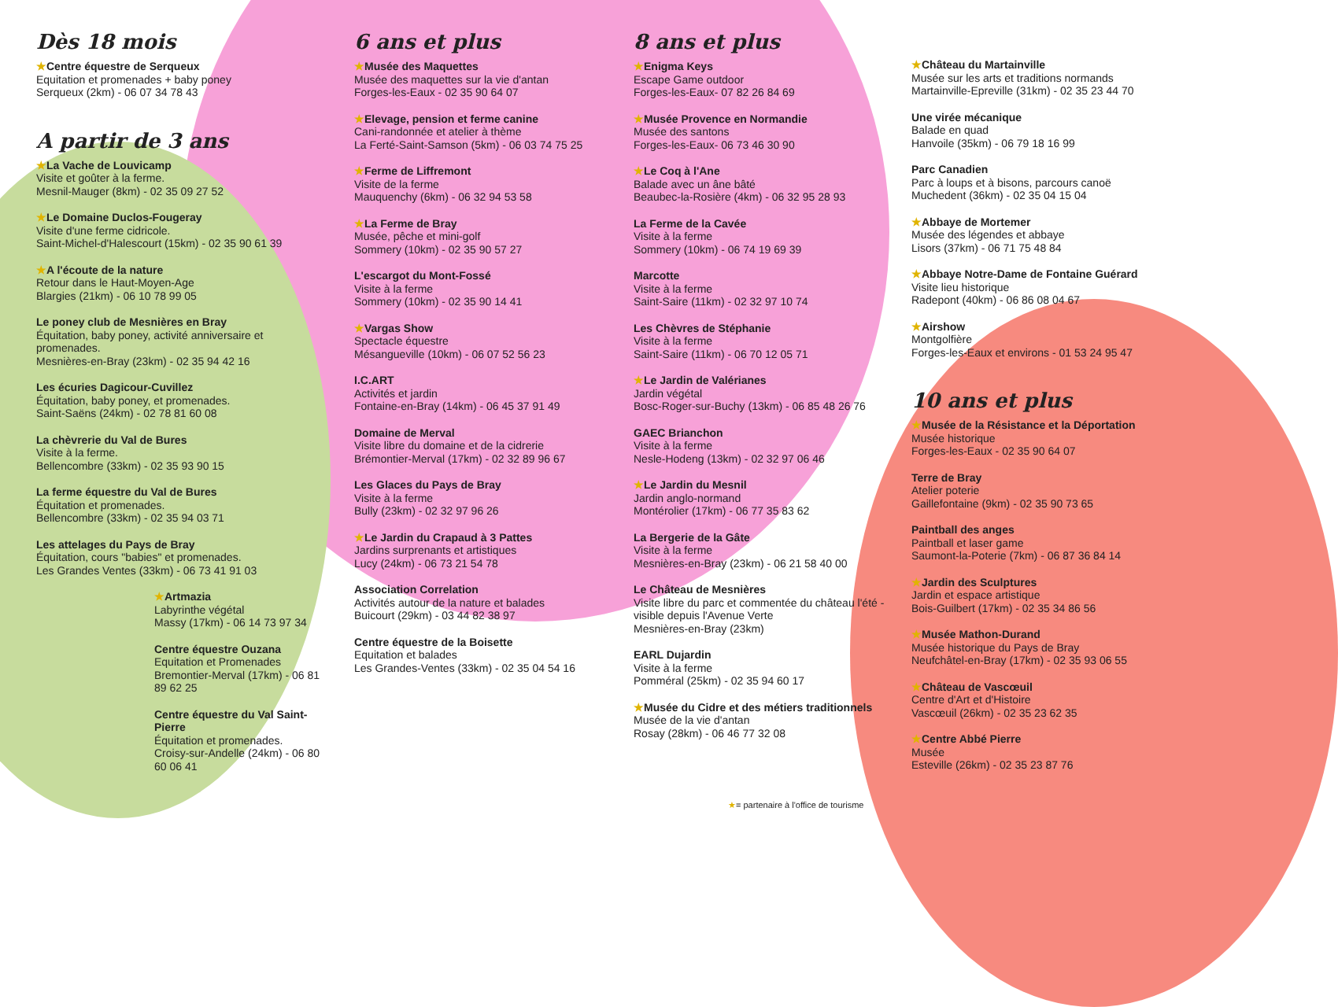Dès 18 mois
★Centre équestre de Serqueux
Equitation et promenades + baby poney
Serqueux (2km) - 06 07 34 78 43
A partir de 3 ans
★La Vache de Louvicamp
Visite et goûter à la ferme.
Mesnil-Mauger (8km) - 02 35 09 27 52
★Le Domaine Duclos-Fougeray
Visite d'une ferme cidricole.
Saint-Michel-d'Halescourt (15km) - 02 35 90 61 39
★A l'écoute de la nature
Retour dans le Haut-Moyen-Age
Blargies (21km) - 06 10 78 99 05
Le poney club de Mesnières en Bray
Équitation, baby poney, activité anniversaire et promenades.
Mesnières-en-Bray (23km) - 02 35 94 42 16
Les écuries Dagicour-Cuvillez
Équitation, baby poney, et promenades.
Saint-Saëns (24km) - 02 78 81 60 08
La chèvrerie du Val de Bures
Visite à la ferme.
Bellencombre (33km) - 02 35 93 90 15
La ferme équestre du Val de Bures
Équitation et promenades.
Bellencombre (33km) - 02 35 94 03 71
Les attelages du Pays de Bray
Équitation, cours "babies" et promenades.
Les Grandes Ventes (33km) - 06 73 41 91 03
★Artmazia
Labyrinthe végétal
Massy (17km) - 06 14 73 97 34
Centre équestre Ouzana
Equitation et Promenades
Bremontier-Merval (17km) - 06 81 89 62 25
Centre équestre du Val Saint-Pierre
Équitation et promenades.
Croisy-sur-Andelle (24km) - 06 80 60 06 41
6 ans et plus
★Musée des Maquettes
Musée des maquettes sur la vie d'antan
Forges-les-Eaux - 02 35 90 64 07
★Elevage, pension et ferme canine
Cani-randonnée et atelier à thème
La Ferté-Saint-Samson (5km) - 06 03 74 75 25
★Ferme de Liffremont
Visite de la ferme
Mauquenchy (6km) - 06 32 94 53 58
★La Ferme de Bray
Musée, pêche et mini-golf
Sommery (10km) - 02 35 90 57 27
L'escargot du Mont-Fossé
Visite à la ferme
Sommery (10km) - 02 35 90 14 41
★Vargas Show
Spectacle équestre
Mésangueville (10km) - 06 07 52 56 23
I.C.ART
Activités et jardin
Fontaine-en-Bray (14km) - 06 45 37 91 49
Domaine de Merval
Visite libre du domaine et de la cidrerie
Brémontier-Merval (17km) - 02 32 89 96 67
Les Glaces du Pays de Bray
Visite à la ferme
Bully (23km) - 02 32 97 96 26
★Le Jardin du Crapaud à 3 Pattes
Jardins surprenants et artistiques
Lucy (24km) - 06 73 21 54 78
Association Correlation
Activités autour de la nature et balades
Buicourt (29km) - 03 44 82 38 97
Centre équestre de la Boisette
Equitation et balades
Les Grandes-Ventes (33km) - 02 35 04 54 16
8 ans et plus
★Enigma Keys
Escape Game outdoor
Forges-les-Eaux- 07 82 26 84 69
★Musée Provence en Normandie
Musée des santons
Forges-les-Eaux- 06 73 46 30 90
★Le Coq à l'Ane
Balade avec un âne bâté
Beaubec-la-Rosière (4km) - 06 32 95 28 93
La Ferme de la Cavée
Visite à la ferme
Sommery (10km) - 06 74 19 69 39
Marcotte
Visite à la ferme
Saint-Saire (11km) - 02 32 97 10 74
Les Chèvres de Stéphanie
Visite à la ferme
Saint-Saire (11km) - 06 70 12 05 71
★Le Jardin de Valérianes
Jardin végétal
Bosc-Roger-sur-Buchy (13km) - 06 85 48 26 76
GAEC Brianchon
Visite à la ferme
Nesle-Hodeng (13km) - 02 32 97 06 46
★Le Jardin du Mesnil
Jardin anglo-normand
Montérolier (17km) - 06 77 35 83 62
La Bergerie de la Gâte
Visite à la ferme
Mesnières-en-Bray (23km) - 06 21 58 40 00
Le Château de Mesnières
Visite libre du parc et commentée du château l'été - visible depuis l'Avenue Verte
Mesnières-en-Bray (23km)
EARL Dujardin
Visite à la ferme
Pomméral (25km) - 02 35 94 60 17
★Musée du Cidre et des métiers traditionnels
Musée de la vie d'antan
Rosay (28km) - 06 46 77 32 08
★Château du Martainville
Musée sur les arts et traditions normands
Martainville-Epreville (31km) - 02 35 23 44 70
Une virée mécanique
Balade en quad
Hanvoile (35km) - 06 79 18 16 99
Parc Canadien
Parc à loups et à bisons, parcours canoë
Muchedent (36km) - 02 35 04 15 04
★Abbaye de Mortemer
Musée des légendes et abbaye
Lisors (37km) - 06 71 75 48 84
★Abbaye Notre-Dame de Fontaine Guérard
Visite lieu historique
Radepont (40km) - 06 86 08 04 67
★Airshow
Montgolfière
Forges-les-Eaux et environs - 01 53 24 95 47
10 ans et plus
★Musée de la Résistance et la Déportation
Musée historique
Forges-les-Eaux - 02 35 90 64 07
Terre de Bray
Atelier poterie
Gaillefontaine (9km) - 02 35 90 73 65
Paintball des anges
Paintball et laser game
Saumont-la-Poterie (7km) - 06 87 36 84 14
★Jardin des Sculptures
Jardin et espace artistique
Bois-Guilbert (17km) - 02 35 34 86 56
★Musée Mathon-Durand
Musée historique du Pays de Bray
Neufchâtel-en-Bray (17km) - 02 35 93 06 55
★Château de Vascœuil
Centre d'Art et d'Histoire
Vascœuil (26km) - 02 35 23 62 35
★Centre Abbé Pierre
Musée
Esteville (26km) - 02 35 23 87 76
★= partenaire à l'office de tourisme